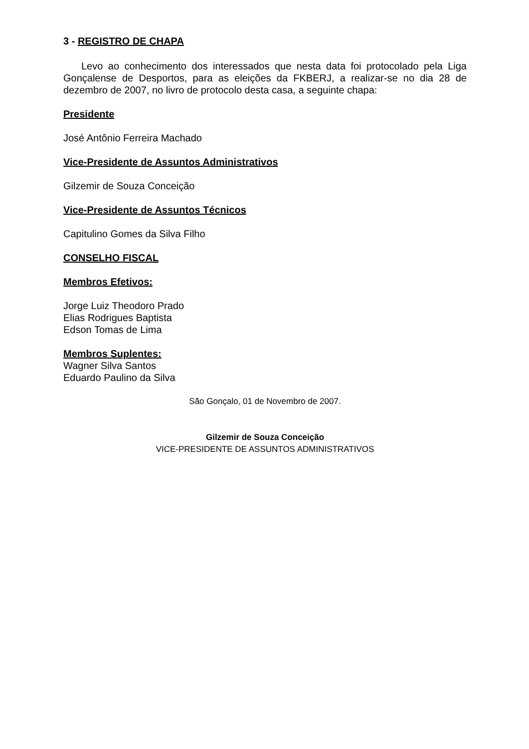3 - REGISTRO DE CHAPA
Levo ao conhecimento dos interessados que nesta data foi protocolado pela Liga Gonçalense de Desportos, para as eleições da FKBERJ, a realizar-se no dia 28 de dezembro de 2007, no livro de protocolo desta casa, a seguinte chapa:
Presidente
José Antônio Ferreira Machado
Vice-Presidente de Assuntos Administrativos
Gilzemir de Souza Conceição
Vice-Presidente de Assuntos Técnicos
Capitulino Gomes da Silva Filho
CONSELHO FISCAL
Membros Efetivos:
Jorge Luiz Theodoro Prado
Elias Rodrigues Baptista
Edson Tomas de Lima
Membros Suplentes:
Wagner Silva Santos
Eduardo Paulino da Silva
São Gonçalo, 01 de Novembro de 2007.
Gilzemir de Souza Conceição
VICE-PRESIDENTE DE ASSUNTOS ADMINISTRATIVOS